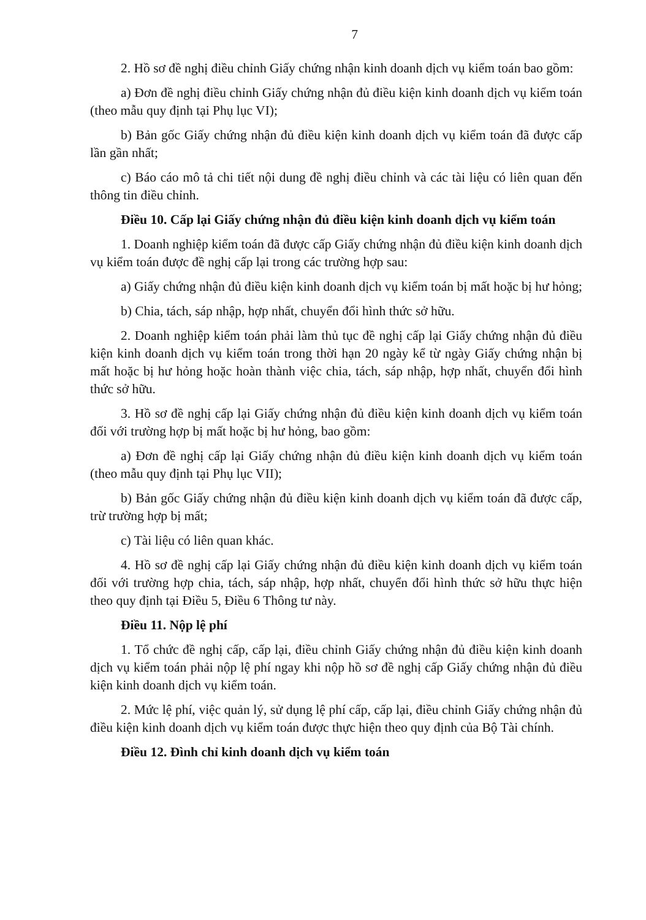7
2. Hồ sơ đề nghị điều chỉnh Giấy chứng nhận kinh doanh dịch vụ kiểm toán bao gồm:
a) Đơn đề nghị điều chỉnh Giấy chứng nhận đủ điều kiện kinh doanh dịch vụ kiểm toán (theo mẫu quy định tại Phụ lục VI);
b) Bản gốc Giấy chứng nhận đủ điều kiện kinh doanh dịch vụ kiểm toán đã được cấp lần gần nhất;
c) Báo cáo mô tả chi tiết nội dung đề nghị điều chỉnh và các tài liệu có liên quan đến thông tin điều chỉnh.
Điều 10. Cấp lại Giấy chứng nhận đủ điều kiện kinh doanh dịch vụ kiểm toán
1. Doanh nghiệp kiểm toán đã được cấp Giấy chứng nhận đủ điều kiện kinh doanh dịch vụ kiểm toán được đề nghị cấp lại trong các trường hợp sau:
a) Giấy chứng nhận đủ điều kiện kinh doanh dịch vụ kiểm toán bị mất hoặc bị hư hỏng;
b) Chia, tách, sáp nhập, hợp nhất, chuyển đổi hình thức sở hữu.
2. Doanh nghiệp kiểm toán phải làm thủ tục đề nghị cấp lại Giấy chứng nhận đủ điều kiện kinh doanh dịch vụ kiểm toán trong thời hạn 20 ngày kể từ ngày Giấy chứng nhận bị mất hoặc bị hư hỏng hoặc hoàn thành việc chia, tách, sáp nhập, hợp nhất, chuyển đổi hình thức sở hữu.
3. Hồ sơ đề nghị cấp lại Giấy chứng nhận đủ điều kiện kinh doanh dịch vụ kiểm toán đối với trường hợp bị mất hoặc bị hư hỏng, bao gồm:
a) Đơn đề nghị cấp lại Giấy chứng nhận đủ điều kiện kinh doanh dịch vụ kiểm toán (theo mẫu quy định tại Phụ lục VII);
b) Bản gốc Giấy chứng nhận đủ điều kiện kinh doanh dịch vụ kiểm toán đã được cấp, trừ trường hợp bị mất;
c) Tài liệu có liên quan khác.
4. Hồ sơ đề nghị cấp lại Giấy chứng nhận đủ điều kiện kinh doanh dịch vụ kiểm toán đối với trường hợp chia, tách, sáp nhập, hợp nhất, chuyển đổi hình thức sở hữu thực hiện theo quy định tại Điều 5, Điều 6 Thông tư này.
Điều 11. Nộp lệ phí
1. Tổ chức đề nghị cấp, cấp lại, điều chỉnh Giấy chứng nhận đủ điều kiện kinh doanh dịch vụ kiểm toán phải nộp lệ phí ngay khi nộp hồ sơ đề nghị cấp Giấy chứng nhận đủ điều kiện kinh doanh dịch vụ kiểm toán.
2. Mức lệ phí, việc quản lý, sử dụng lệ phí cấp, cấp lại, điều chỉnh Giấy chứng nhận đủ điều kiện kinh doanh dịch vụ kiểm toán được thực hiện theo quy định của Bộ Tài chính.
Điều 12. Đình chỉ kinh doanh dịch vụ kiểm toán